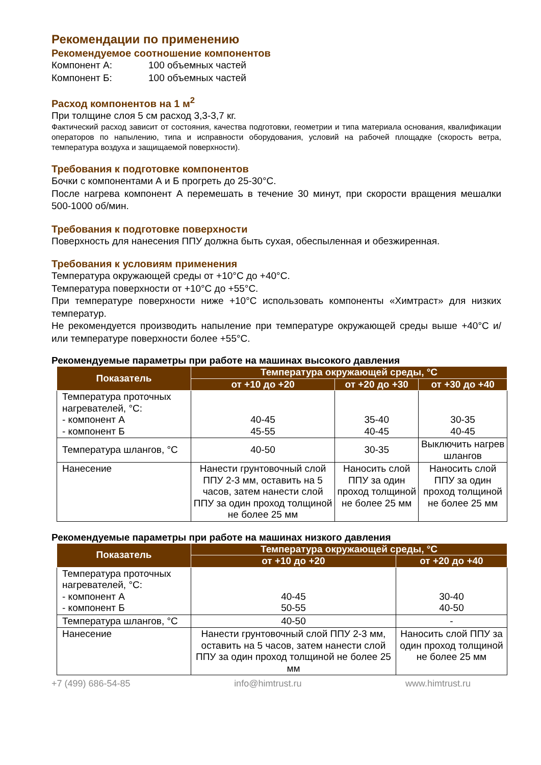Рекомендации по применению
Рекомендуемое соотношение компонентов
Компонент А: 100 объемных частей
Компонент Б: 100 объемных частей
Расход компонентов на 1 м<sup>2</sup>
При толщине слоя 5 см расход 3,3-3,7 кг.
Фактический расход зависит от состояния, качества подготовки, геометрии и типа материала основания, квалификации операторов по напылению, типа и исправности оборудования, условий на рабочей площадке (скорость ветра, температура воздуха и защищаемой поверхности).
Требования к подготовке компонентов
Бочки с компонентами А и Б прогреть до 25-30°С.
После нагрева компонент А перемешать в течение 30 минут, при скорости вращения мешалки 500-1000 об/мин.
Требования к подготовке поверхности
Поверхность для нанесения ППУ должна быть сухая, обеспыленная и обезжиренная.
Требования к условиям применения
Температура окружающей среды от +10°С до +40°С.
Температура поверхности от +10°С до +55°С.
При температуре поверхности ниже +10°С использовать компоненты «Химтраст» для низких температур.
Не рекомендуется производить напыление при температуре окружающей среды выше +40°С и/или температуре поверхности более +55°С.
Рекомендуемые параметры при работе на машинах высокого давления
| Показатель | Температура окружающей среды, °С | | |
| --- | --- | --- | --- |
| | от +10 до +20 | от +20 до +30 | от +30 до +40 |
| Температура проточных нагревателей, °С: - компонент А - компонент Б | 40-45 45-55 | 35-40 40-45 | 30-35 40-45 |
| Температура шлангов, °С | 40-50 | 30-35 | Выключить нагрев шлангов |
| Нанесение | Нанести грунтовочный слой ППУ 2-3 мм, оставить на 5 часов, затем нанести слой ППУ за один проход толщиной не более 25 мм | Наносить слой ППУ за один проход толщиной не более 25 мм | Наносить слой ППУ за один проход толщиной не более 25 мм |
Рекомендуемые параметры при работе на машинах низкого давления
| Показатель | Температура окружающей среды, °С | |
| --- | --- | --- |
| | от +10 до +20 | от +20 до +40 |
| Температура проточных нагревателей, °С: - компонент А - компонент Б | 40-45 50-55 | 30-40 40-50 |
| Температура шлангов, °С | 40-50 | - |
| Нанесение | Нанести грунтовочный слой ППУ 2-3 мм, оставить на 5 часов, затем нанести слой ППУ за один проход толщиной не более 25 мм | Наносить слой ППУ за один проход толщиной не более 25 мм |
+7 (499) 686-54-85 info@himtrust.ru www.himtrust.ru